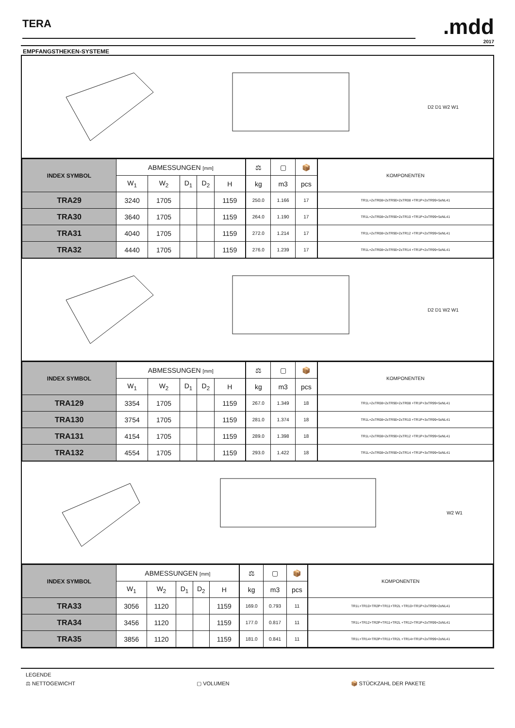TERA
.mdd
2017
EMPFANGSTHEKEN-SYSTEME
D2 D1 W2 W1
| INDEX SYMBOL | ABMESSUNGEN [mm] | | | | | | ⚖ | ▢ | 📦 | | KOMPONENTEN |
| --- | --- | --- | --- | --- | --- | --- | --- | --- | --- | --- | --- |
| | W<sub>1</sub> | W<sub>2</sub> | D<sub>1</sub> | D<sub>2</sub> | H | | kg | m3 | pcs | | |
| TRA29 | 3240 | 1705 | | | 1159 | | 250.0 | 1.166 | 17 | | TR1L+2xTR08+2xTR90+2xTR08 +TR1P+2xTR99+5xNL41 |
| TRA30 | 3640 | 1705 | | | 1159 | | 264.0 | 1.190 | 17 | | TR1L+2xTR08+2xTR90+2xTR10 +TR1P+2xTR99+5xNL41 |
| TRA31 | 4040 | 1705 | | | 1159 | | 272.0 | 1.214 | 17 | | TR1L+2xTR08+2xTR90+2xTR12 +TR1P+2xTR99+5xNL41 |
| TRA32 | 4440 | 1705 | | | 1159 | | 276.0 | 1.239 | 17 | | TR1L+2xTR08+2xTR90+2xTR14 +TR1P+2xTR99+5xNL41 |
D2 D1 W2 W1
| INDEX SYMBOL | ABMESSUNGEN [mm] | | | | | | ⚖ | ▢ | 📦 | | KOMPONENTEN |
| --- | --- | --- | --- | --- | --- | --- | --- | --- | --- | --- | --- |
| | W<sub>1</sub> | W<sub>2</sub> | D<sub>1</sub> | D<sub>2</sub> | H | | kg | m3 | pcs | | |
| TRA129 | 3354 | 1705 | | | 1159 | | 267.0 | 1.349 | 18 | | TR1L+2xTR08+2xTR90+2xTR08 +TR1P+3xTR99+5xNL41 |
| TRA130 | 3754 | 1705 | | | 1159 | | 281.0 | 1.374 | 18 | | TR1L+2xTR08+2xTR90+2xTR10 +TR1P+3xTR99+5xNL41 |
| TRA131 | 4154 | 1705 | | | 1159 | | 289.0 | 1.398 | 18 | | TR1L+2xTR08+2xTR90+2xTR12 +TR1P+3xTR99+5xNL41 |
| TRA132 | 4554 | 1705 | | | 1159 | | 293.0 | 1.422 | 18 | | TR1L+2xTR08+2xTR90+2xTR14 +TR1P+3xTR99+5xNL41 |
W2 W1
| INDEX SYMBOL | ABMESSUNGEN [mm] | | | | | | ⚖ | ▢ | 📦 | | KOMPONENTEN |
| --- | --- | --- | --- | --- | --- | --- | --- | --- | --- | --- | --- |
| | W<sub>1</sub> | W<sub>2</sub> | D<sub>1</sub> | D<sub>2</sub> | H | | kg | m3 | pcs | | |
| TRA33 | 3056 | 1120 | | | 1159 | | 169.0 | 0.793 | 11 | | TR1L+TR10+TR2P+TR11+TR2L +TR10+TR1P+2xTR99+2xNL41 |
| TRA34 | 3456 | 1120 | | | 1159 | | 177.0 | 0.817 | 11 | | TR1L+TR12+TR2P+TR11+TR2L +TR12+TR1P+2xTR99+2xNL41 |
| TRA35 | 3856 | 1120 | | | 1159 | | 181.0 | 0.841 | 11 | | TR1L+TR14+TR2P+TR11+TR2L +TR14+TR1P+2xTR99+2xNL41 |
LEGENDE
⚖ NETTOGEWICHT ▢ VOLUMEN 📦 STÜCKZAHL DER PAKETE